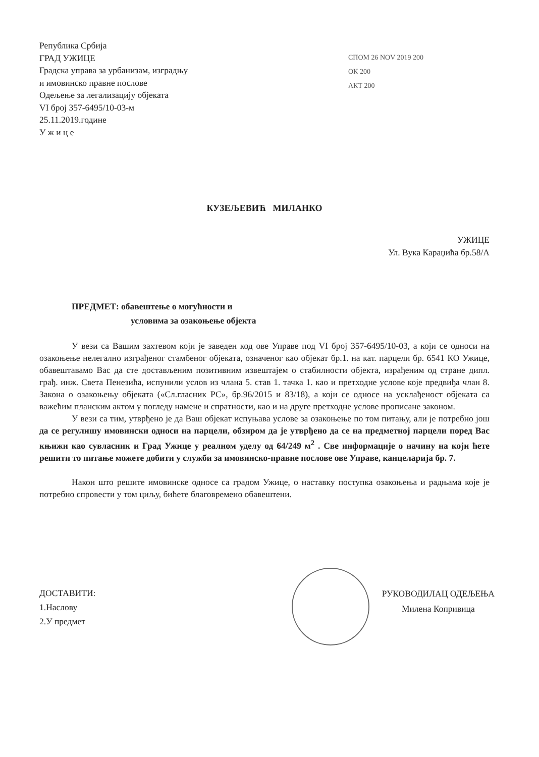Република Србија
ГРАД УЖИЦЕ
Градска управа за урбанизам, изградњу
и имовинско правне послове
Одељење за легализацију објеката
VI број 357-6495/10-03-м
25.11.2019.године
У ж и ц е
СПОМ 26 NOV 2019 200
ОК 200
АКТ 200
КУЗЕЉЕВИЋ МИЛАНКО
УЖИЦЕ
Ул. Вука Караџића бр.58/А
ПРЕДМЕТ: обавештење о могућности и
условима за озакоњење објекта
У вези са Вашим захтевом који је заведен код ове Управе под VI број 357-6495/10-03, а који се односи на озакоњење нелегално изграђеног стамбеног објеката, означеног као објекат бр.1. на кат. парцели бр. 6541 КО Ужице, обавештавамо Вас да сте достављеним позитивним извештајем о стабилности објекта, израђеним од стране дипл. грађ. инж. Света Пенезића, испунили услов из члана 5. став 1. тачка 1. као и претходне услове које предвиђа члан 8. Закона о озакоњењу објеката («Сл.гласник РС», бр.96/2015 и 83/18), а који се односе на усклађеност објеката са важећим планским актом у погледу намене и спратности, као и на друге претходне услове прописане законом.
У вези са тим, утврђено је да Ваш објекат испуњава услове за озакоњење по том питању, али је потребно још да се регулишу имовински односи на парцели, обзиром да је утврђено да се на предметној парцели поред Вас књижи као сувласник и Град Ужице у реалном уделу од 64/249 м<sup>2</sup> . Све информације о начину на који ћете решити то питање можете добити у служби за имовинско-правне послове ове Управе, канцеларија бр. 7.
Након што решите имовинске односе са градом Ужице, о наставку поступка озакоњења и радњама које је потребно спровести у том циљу, бићете благовремено обавештени.
ДОСТАВИТИ:
1.Наслову
2.У предмет
РУКОВОДИЛАЦ ОДЕЉЕЊА
Милена Копривица